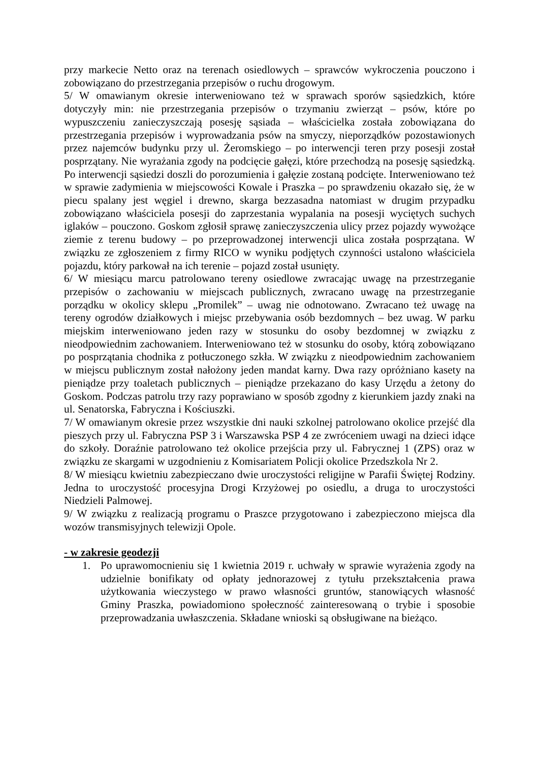przy markecie Netto oraz na terenach osiedlowych – sprawców wykroczenia pouczono i zobowiązano do przestrzegania przepisów o ruchu drogowym.
5/ W omawianym okresie interweniowano też w sprawach sporów sąsiedzkich, które dotyczyły min: nie przestrzegania przepisów o trzymaniu zwierząt – psów, które po wypuszczeniu zanieczyszczają posesję sąsiada – właścicielka została zobowiązana do przestrzegania przepisów i wyprowadzania psów na smyczy, nieporządków pozostawionych przez najemców budynku przy ul. Żeromskiego – po interwencji teren przy posesji został posprzątany. Nie wyrażania zgody na podcięcie gałęzi, które przechodzą na posesję sąsiedzką. Po interwencji sąsiedzi doszli do porozumienia i gałęzie zostaną podcięte. Interweniowano też w sprawie zadymienia w miejscowości Kowale i Praszka – po sprawdzeniu okazało się, że w piecu spalany jest węgiel i drewno, skarga bezzasadna natomiast w drugim przypadku zobowiązano właściciela posesji do zaprzestania wypalania na posesji wyciętych suchych iglaków – pouczono. Goskom zgłosił sprawę zanieczyszczenia ulicy przez pojazdy wywożące ziemie z terenu budowy – po przeprowadzonej interwencji ulica została posprzątana. W związku ze zgłoszeniem z firmy RICO w wyniku podjętych czynności ustalono właściciela pojazdu, który parkował na ich terenie – pojazd został usunięty.
6/ W miesiącu marcu patrolowano tereny osiedlowe zwracając uwagę na przestrzeganie przepisów o zachowaniu w miejscach publicznych, zwracano uwagę na przestrzeganie porządku w okolicy sklepu „Promilek” – uwag nie odnotowano. Zwracano też uwagę na tereny ogrodów działkowych i miejsc przebywania osób bezdomnych – bez uwag. W parku miejskim interweniowano jeden razy w stosunku do osoby bezdomnej w związku z nieodpowiednim zachowaniem. Interweniowano też w stosunku do osoby, którą zobowiązano po posprzątania chodnika z potłuczonego szkła. W związku z nieodpowiednim zachowaniem w miejscu publicznym został nałożony jeden mandat karny. Dwa razy opróżniano kasety na pieniądze przy toaletach publicznych – pieniądze przekazano do kasy Urzędu a żetony do Goskom. Podczas patrolu trzy razy poprawiano w sposób zgodny z kierunkiem jazdy znaki na ul. Senatorska, Fabryczna i Kościuszki.
7/ W omawianym okresie przez wszystkie dni nauki szkolnej patrolowano okolice przejść dla pieszych przy ul. Fabryczna PSP 3 i Warszawska PSP 4 ze zwróceniem uwagi na dzieci idące do szkoły. Doraźnie patrolowano też okolice przejścia przy ul. Fabrycznej 1 (ZPS) oraz w związku ze skargami w uzgodnieniu z Komisariatem Policji okolice Przedszkola Nr 2.
8/ W miesiącu kwietniu zabezpieczano dwie uroczystości religijne w Parafii Świętej Rodziny. Jedna to uroczystość procesyjna Drogi Krzyżowej po osiedlu, a druga to uroczystości Niedzieli Palmowej.
9/ W związku z realizacją programu o Praszce przygotowano i zabezpieczono miejsca dla wozów transmisyjnych telewizji Opole.
- w zakresie geodezji
1. Po uprawomocnieniu się 1 kwietnia 2019 r. uchwały w sprawie wyrażenia zgody na udzielnie bonifikaty od opłaty jednorazowej z tytułu przekształcenia prawa użytkowania wieczystego w prawo własności gruntów, stanowiących własność Gminy Praszka, powiadomiono społeczność zainteresowaną o trybie i sposobie przeprowadzania uwłaszczenia. Składane wnioski są obsługiwane na bieżąco.